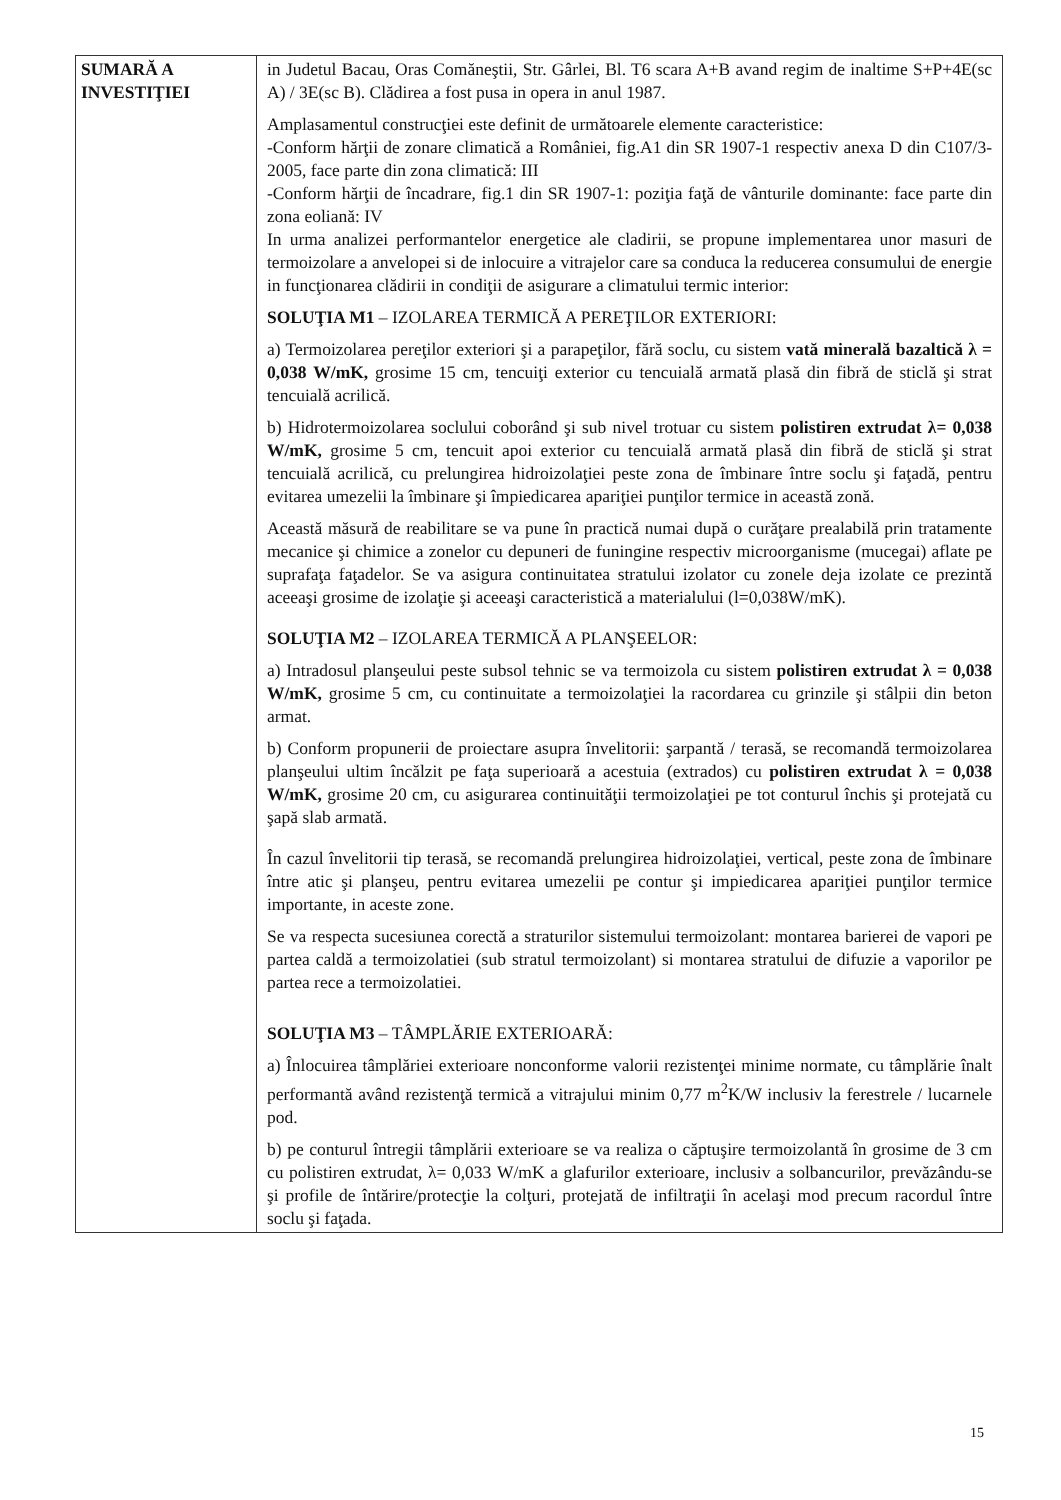| SUMARĂ A INVESTIŢIEI | in Judetul Bacau, Oras Comăneştii, Str. Gârlei, Bl. T6 scara A+B avand regim de inaltime S+P+4E(sc A) / 3E(sc B). Clădirea a fost pusa in opera in anul 1987. Amplasamentul construcţiei este definit de următoarele elemente caracteristice: -Conform hărţii de zonare climatică a României, fig.A1 din SR 1907-1 respectiv anexa D din C107/3-2005, face parte din zona climatică: III -Conform hărţii de încadrare, fig.1 din SR 1907-1: poziţia faţă de vânturile dominante: face parte din zona eoliană: IV In urma analizei performantelor energetice ale cladirii, se propune implementarea unor masuri de termoizolare a anvelopei si de inlocuire a vitrajelor care sa conduca la reducerea consumului de energie in funcţionarea clădirii in condiţii de asigurare a climatului termic interior: SOLUŢIA M1 – IZOLAREA TERMICĂ A PEREŢILOR EXTERIORI: a) Termoizolarea pereţilor exteriori şi a parapeţilor, fără soclu, cu sistem vată minerală bazaltică λ = 0,038 W/mK, grosime 15 cm, tencuiţi exterior cu tencuială armată plasă din fibră de sticlă şi strat tencuială acrilică. b) Hidrotermoizolarea soclului coborând şi sub nivel trotuar cu sistem polistiren extrudat λ= 0,038 W/mK, grosime 5 cm, tencuit apoi exterior cu tencuială armată plasă din fibră de sticlă şi strat tencuială acrilică, cu prelungirea hidroizolaţiei peste zona de îmbinare între soclu şi faţadă, pentru evitarea umezelii la îmbinare şi împiedicarea apariţiei punţilor termice in această zonă. Această măsură de reabilitare se va pune în practică numai după o curăţare prealabilă prin tratamente mecanice şi chimice a zonelor cu depuneri de funingine respectiv microorganisme (mucegai) aflate pe suprafaţa faţadelor. Se va asigura continuitatea stratului izolator cu zonele deja izolate ce prezintă aceeaşi grosime de izolaţie şi aceeaşi caracteristică a materialului (l=0,038W/mK). SOLUŢIA M2 – IZOLAREA TERMICĂ A PLANŞEELOR: a) Intradosul planşeului peste subsol tehnic se va termoizola cu sistem polistiren extrudat λ = 0,038 W/mK, grosime 5 cm, cu continuitate a termoizolaţiei la racordarea cu grinzile şi stâlpii din beton armat. b) Conform propunerii de proiectare asupra învelitorii: şarpantă / terasă, se recomandă termoizolarea planşeului ultim încălzit pe faţa superioară a acestuia (extrados) cu polistiren extrudat λ = 0,038 W/mK, grosime 20 cm, cu asigurarea continuităţii termoizolaţiei pe tot conturul închis şi protejată cu şapă slab armată. În cazul învelitorii tip terasă, se recomandă prelungirea hidroizolaţiei, vertical, peste zona de îmbinare între atic şi planşeu, pentru evitarea umezelii pe contur şi impiedicarea apariţiei punţilor termice importante, in aceste zone. Se va respecta sucesiunea corectă a straturilor sistemului termoizolant: montarea barierei de vapori pe partea caldă a termoizolatiei (sub stratul termoizolant) si montarea stratului de difuzie a vaporilor pe partea rece a termoizolatiei. SOLUŢIA M3 – TÂMPLĂRIE EXTERIOARĂ: a) Înlocuirea tâmplăriei exterioare nonconforme valorii rezistenţei minime normate, cu tâmplărie înalt performantă având rezistenţă termică a vitrajului minim 0,77 m<sup>2</sup>K/W inclusiv la ferestrele / lucarnele pod. b) pe conturul întregii tâmplării exterioare se va realiza o căptuşire termoizolantă în grosime de 3 cm cu polistiren extrudat, λ= 0,033 W/mK a glafurilor exterioare, inclusiv a solbancurilor, prevăzându-se şi profile de întărire/protecţie la colţuri, protejată de infiltraţii în acelaşi mod precum racordul între soclu şi faţada. |
15